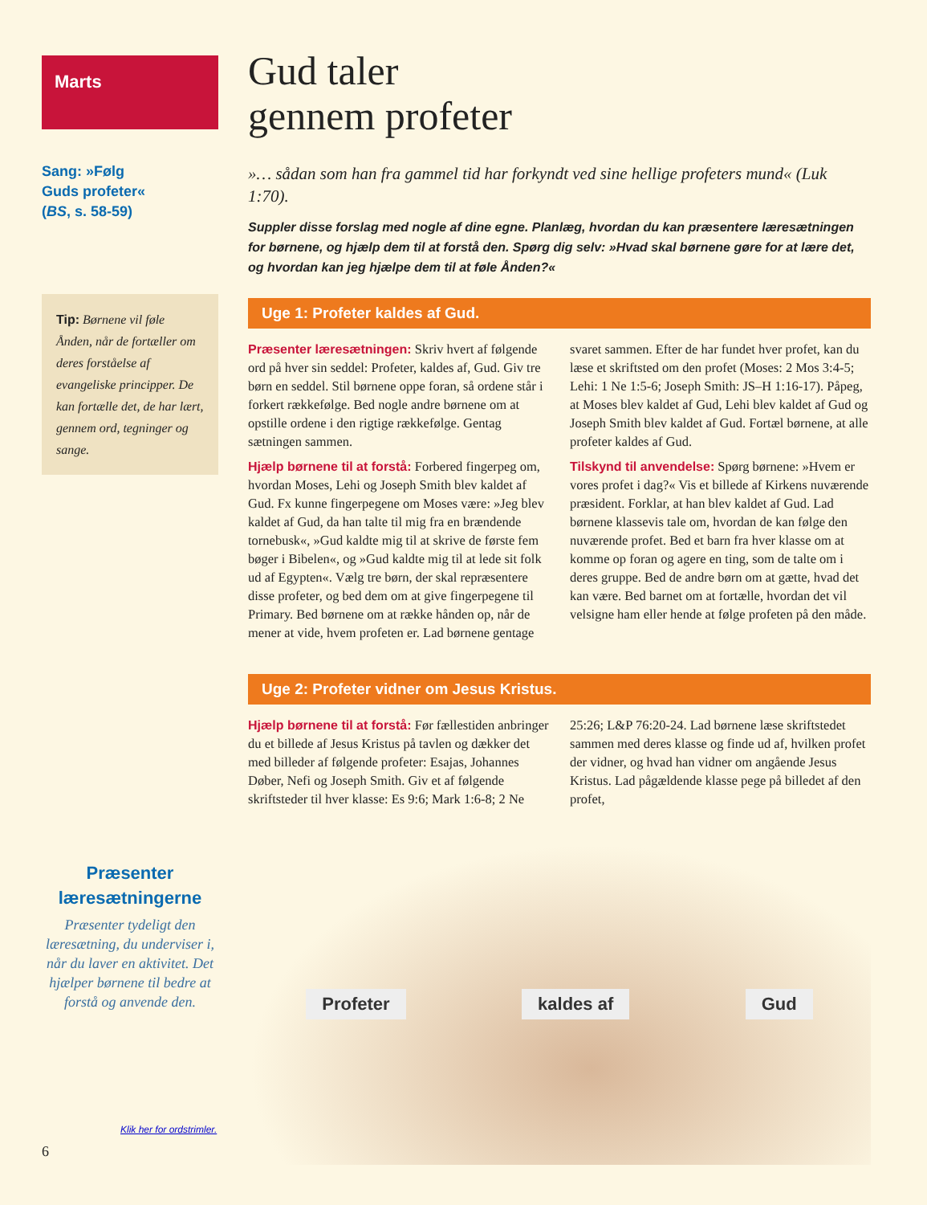Marts
Sang: »Følg
Guds profeter«
(BS, s. 58-59)
Tip: Børnene vil føle Ånden, når de fortæller om deres forståelse af evangeliske principper. De kan fortælle det, de har lært, gennem ord, tegninger og sange.
Præsenter læresætningerne
Præsenter tydeligt den læresætning, du underviser i, når du laver en aktivitet. Det hjælper børnene til bedre at forstå og anvende den.
Klik her for ordstrimler.
6
Gud taler
gennem profeter
»… sådan som han fra gammel tid har forkyndt ved sine hellige profeters mund« (Luk 1:70).
Suppler disse forslag med nogle af dine egne. Planlæg, hvordan du kan præsentere læresætningen for børnene, og hjælp dem til at forstå den. Spørg dig selv: »Hvad skal børnene gøre for at lære det, og hvordan kan jeg hjælpe dem til at føle Ånden?«
Uge 1: Profeter kaldes af Gud.
Præsenter læresætningen: Skriv hvert af følgende ord på hver sin seddel: Profeter, kaldes af, Gud. Giv tre børn en seddel. Stil børnene oppe foran, så ordene står i forkert rækkefølge. Bed nogle andre børnene om at opstille ordene i den rigtige rækkefølge. Gentag sætningen sammen.
Hjælp børnene til at forstå: Forbered fingerpeg om, hvordan Moses, Lehi og Joseph Smith blev kaldet af Gud. Fx kunne fingerpegene om Moses være: »Jeg blev kaldet af Gud, da han talte til mig fra en brændende tornebusk«, »Gud kaldte mig til at skrive de første fem bøger i Bibelen«, og »Gud kaldte mig til at lede sit folk ud af Egypten«. Vælg tre børn, der skal repræsentere disse profeter, og bed dem om at give fingerpegene til Primary. Bed børnene om at række hånden op, når de mener at vide, hvem profeten er. Lad børnene gentage svaret sammen. Efter de har fundet hver profet, kan du læse et skriftsted om den profet (Moses: 2 Mos 3:4-5; Lehi: 1 Ne 1:5-6; Joseph Smith: JS–H 1:16-17). Påpeg, at Moses blev kaldet af Gud, Lehi blev kaldet af Gud og Joseph Smith blev kaldet af Gud. Fortæl børnene, at alle profeter kaldes af Gud.
Tilskynd til anvendelse: Spørg børnene: »Hvem er vores profet i dag?« Vis et billede af Kirkens nuværende præsident. Forklar, at han blev kaldet af Gud. Lad børnene klassevis tale om, hvordan de kan følge den nuværende profet. Bed et barn fra hver klasse om at komme op foran og agere en ting, som de talte om i deres gruppe. Bed de andre børn om at gætte, hvad det kan være. Bed barnet om at fortælle, hvordan det vil velsigne ham eller hende at følge profeten på den måde.
Uge 2: Profeter vidner om Jesus Kristus.
Hjælp børnene til at forstå: Før fællestiden anbringer du et billede af Jesus Kristus på tavlen og dækker det med billeder af følgende profeter: Esajas, Johannes Døber, Nefi og Joseph Smith. Giv et af følgende skriftsteder til hver klasse: Es 9:6; Mark 1:6-8; 2 Ne 25:26; L&P 76:20-24. Lad børnene læse skriftstedet sammen med deres klasse og finde ud af, hvilken profet der vidner, og hvad han vidner om angående Jesus Kristus. Lad pågældende klasse pege på billedet af den profet,
Profeter kaldes af Gud